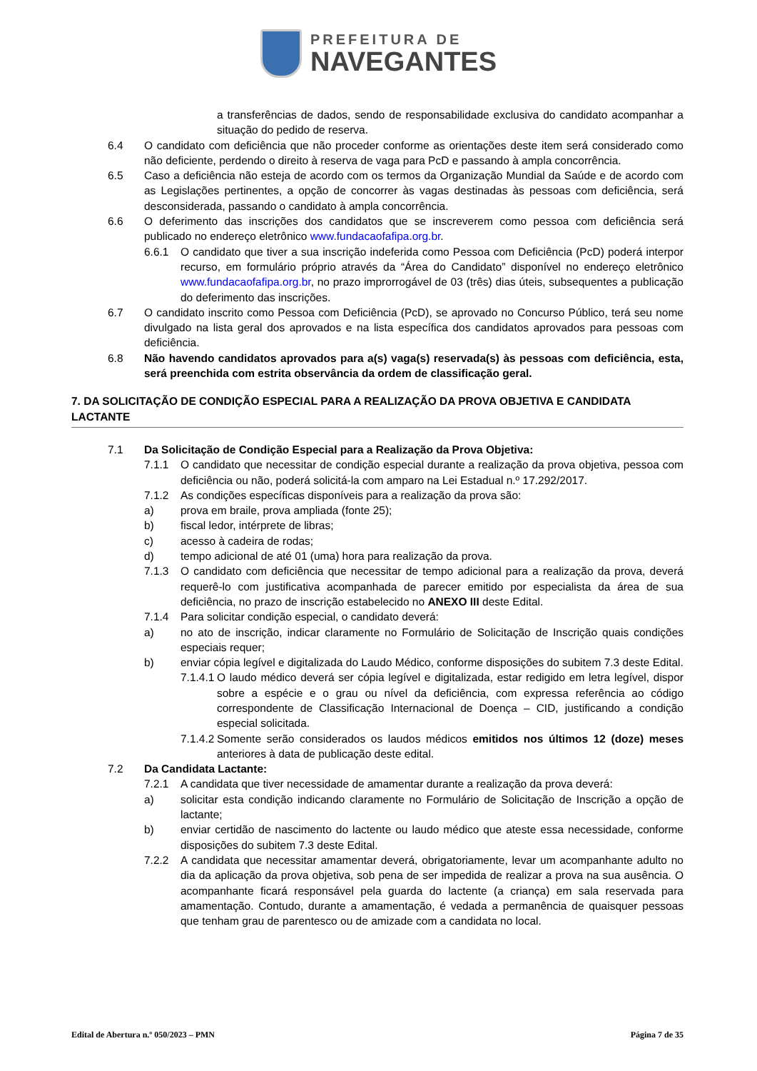PREFEITURA DE
NAVEGANTES
a transferências de dados, sendo de responsabilidade exclusiva do candidato acompanhar a situação do pedido de reserva.
6.4 O candidato com deficiência que não proceder conforme as orientações deste item será considerado como não deficiente, perdendo o direito à reserva de vaga para PcD e passando à ampla concorrência.
6.5 Caso a deficiência não esteja de acordo com os termos da Organização Mundial da Saúde e de acordo com as Legislações pertinentes, a opção de concorrer às vagas destinadas às pessoas com deficiência, será desconsiderada, passando o candidato à ampla concorrência.
6.6 O deferimento das inscrições dos candidatos que se inscreverem como pessoa com deficiência será publicado no endereço eletrônico www.fundacaofafipa.org.br.
6.6.1 O candidato que tiver a sua inscrição indeferida como Pessoa com Deficiência (PcD) poderá interpor recurso, em formulário próprio através da “Área do Candidato” disponível no endereço eletrônico www.fundacaofafipa.org.br, no prazo improrrogável de 03 (três) dias úteis, subsequentes a publicação do deferimento das inscrições.
6.7 O candidato inscrito como Pessoa com Deficiência (PcD), se aprovado no Concurso Público, terá seu nome divulgado na lista geral dos aprovados e na lista específica dos candidatos aprovados para pessoas com deficiência.
6.8 Não havendo candidatos aprovados para a(s) vaga(s) reservada(s) às pessoas com deficiência, esta, será preenchida com estrita observância da ordem de classificação geral.
7. DA SOLICITAÇÃO DE CONDIÇÃO ESPECIAL PARA A REALIZAÇÃO DA PROVA OBJETIVA E CANDIDATA LACTANTE
7.1 Da Solicitação de Condição Especial para a Realização da Prova Objetiva:
7.1.1 O candidato que necessitar de condição especial durante a realização da prova objetiva, pessoa com deficiência ou não, poderá solicitá-la com amparo na Lei Estadual n.º 17.292/2017.
7.1.2 As condições específicas disponíveis para a realização da prova são:
a) prova em braile, prova ampliada (fonte 25);
b) fiscal ledor, intérprete de libras;
c) acesso à cadeira de rodas;
d) tempo adicional de até 01 (uma) hora para realização da prova.
7.1.3 O candidato com deficiência que necessitar de tempo adicional para a realização da prova, deverá requerê-lo com justificativa acompanhada de parecer emitido por especialista da área de sua deficiência, no prazo de inscrição estabelecido no ANEXO III deste Edital.
7.1.4 Para solicitar condição especial, o candidato deverá:
a) no ato de inscrição, indicar claramente no Formulário de Solicitação de Inscrição quais condições especiais requer;
b) enviar cópia legível e digitalizada do Laudo Médico, conforme disposições do subitem 7.3 deste Edital.
7.1.4.1 O laudo médico deverá ser cópia legível e digitalizada, estar redigido em letra legível, dispor sobre a espécie e o grau ou nível da deficiência, com expressa referência ao código correspondente de Classificação Internacional de Doença – CID, justificando a condição especial solicitada.
7.1.4.2 Somente serão considerados os laudos médicos emitidos nos últimos 12 (doze) meses anteriores à data de publicação deste edital.
7.2 Da Candidata Lactante:
7.2.1 A candidata que tiver necessidade de amamentar durante a realização da prova deverá:
a) solicitar esta condição indicando claramente no Formulário de Solicitação de Inscrição a opção de lactante;
b) enviar certidão de nascimento do lactente ou laudo médico que ateste essa necessidade, conforme disposições do subitem 7.3 deste Edital.
7.2.2 A candidata que necessitar amamentar deverá, obrigatoriamente, levar um acompanhante adulto no dia da aplicação da prova objetiva, sob pena de ser impedida de realizar a prova na sua ausência. O acompanhante ficará responsável pela guarda do lactente (a criança) em sala reservada para amamentação. Contudo, durante a amamentação, é vedada a permanência de quaisquer pessoas que tenham grau de parentesco ou de amizade com a candidata no local.
Edital de Abertura n.º 050/2023 – PMN Página 7 de 35